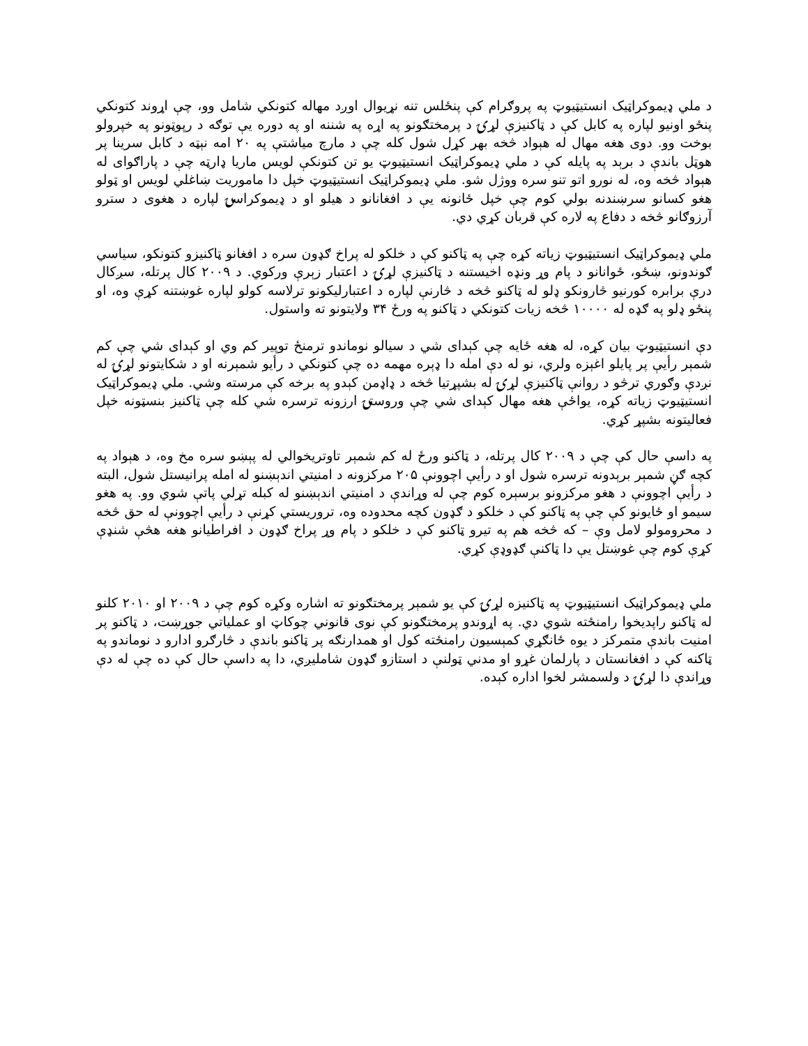د ملي ډیموکراټیک انستیټیوټ په پروګرام کې پنځلس تنه نړیوال اوږد مهاله کتونکي شامل وو، چې اړوند کتونکي پنځو اونیو لپاره په کابل کې د ټاکنیزې لړۍ د پرمختګونو په اړه په شننه او په دوره یې توګه د رپوټونو په خپرولو بوخت وو. دوی هغه مهال له هېواد څخه بهر کړل شول کله چې د مارچ میاشتې په ۲۰ امه نېټه د کابل سرینا پر هوټل باندې د برېد په پایله کې د ملي ډیموکراټیک انستیټیوټ یو تن کتونکې لویس ماریا ډارټه چې د پاراګوای له هېواد څخه وه، له نورو اتو تنو سره ووژل شو. ملي ډیموکراټیک انستیټیوټ خپل دا ماموریت ښاغلي لویس او ټولو هغو کسانو سرښندنه بولي کوم چې خپل ځانونه یې د افغانانو د هیلو او د ډیموکراسۍ لپاره د هغوی د سترو آرزوګانو څخه د دفاع په لاره کې قربان کړي دي.
ملي ډیموکراټیک انستیټیوټ زیاته کړه چې په ټاکنو کې د خلکو له پراخ ګډون سره د افغانو ټاکنیزو کتونکو، سیاسي ګوندونو، ښځو، ځوانانو د پام وړ ونډه اخیستنه د ټاکنیزې لړۍ د اعتبار زېرې ورکوي. د ۲۰۰۹ کال پرتله، سږکال درې برابره کورنیو څارونکو ډلو له ټاکنو څخه د څارنې لپاره د اعتبارلیکونو ترلاسه کولو لپاره غوښتنه کړې وه، او پنځو ډلو په ګډه له ۱۰۰۰۰ څخه زیات کتونکي د ټاکنو په ورځ ۳۴ ولایتونو ته واستول.
دې انستیټیوټ بیان کړه، له هغه ځایه چې کېدای شي د سیالو نوماندو ترمنځ توپیر کم وي او کېدای شي چې کم شمېر رأیې پر پایلو اغېزه ولري، نو له دې امله دا ډېره مهمه ده چې کتونکي د رأیو شمېرنه او د شکایتونو لړۍ له نږدې وګوري ترڅو د روانې ټاکنیزې لړۍ له بشپړتیا څخه د ډاډمن کېدو په برخه کې مرسته وشي. ملي ډیموکراټیک انستیټیوټ زیاته کړه، یواځې هغه مهال کېدای شي چې وروستۍ ارزونه ترسره شي کله چې ټاکنیز بنسټونه خپل فعالیتونه بشپړ کړي.
په داسې حال کې چې د ۲۰۰۹ کال پرتله، د ټاکنو ورځ له کم شمېر تاوتریخوالي له پېښو سره مخ وه، د هېواد په کچه ګڼ شمېر برېدونه ترسره شول او د رأیې اچوونې ۲۰۵ مرکزونه د امنیتي اندېښنو له امله پرانیستل شول، البته د رأیې اچوونې د هغو مرکزونو برسېره کوم چې له وړاندې د امنیتي اندېښنو له کبله تړلي پاتې شوي وو. په هغو سیمو او ځایونو کې چې په ټاکنو کې د خلکو د ګډون کچه محدوده وه، تروریستي کړنې د رأیې اچوونې له حق څخه د محرومولو لامل وې – که څخه هم په تیرو ټاکنو کې د خلکو د پام وړ پراخ ګډون د افراطیانو هغه هڅې شنډې کړې کوم چې غوښتل یې دا ټاکنې ګډوډې کړي.
ملي ډیموکراټیک انستیټیوټ په ټاکنیزه لړۍ کې یو شمېر پرمختګونو ته اشاره وکړه کوم چې د ۲۰۰۹ او ۲۰۱۰ کلنو له ټاکنو راپدیخوا رامنځته شوي دي. په اړوندو پرمختګونو کې نوی قانوني چوکاټ او عملیاتي جوړښت، د ټاکنو پر امنیت باندې متمرکز د یوه ځانګړي کمېسیون رامنځته کول او همدارنګه پر ټاکنو باندې د څارګرو ادارو د نوماندو په ټاکنه کې د افغانستان د پارلمان غړو او مدني ټولنې د استازو ګډون شاملیږي، دا په داسې حال کې ده چې له دې وړاندې دا لړۍ د ولسمشر لخوا اداره کېده.